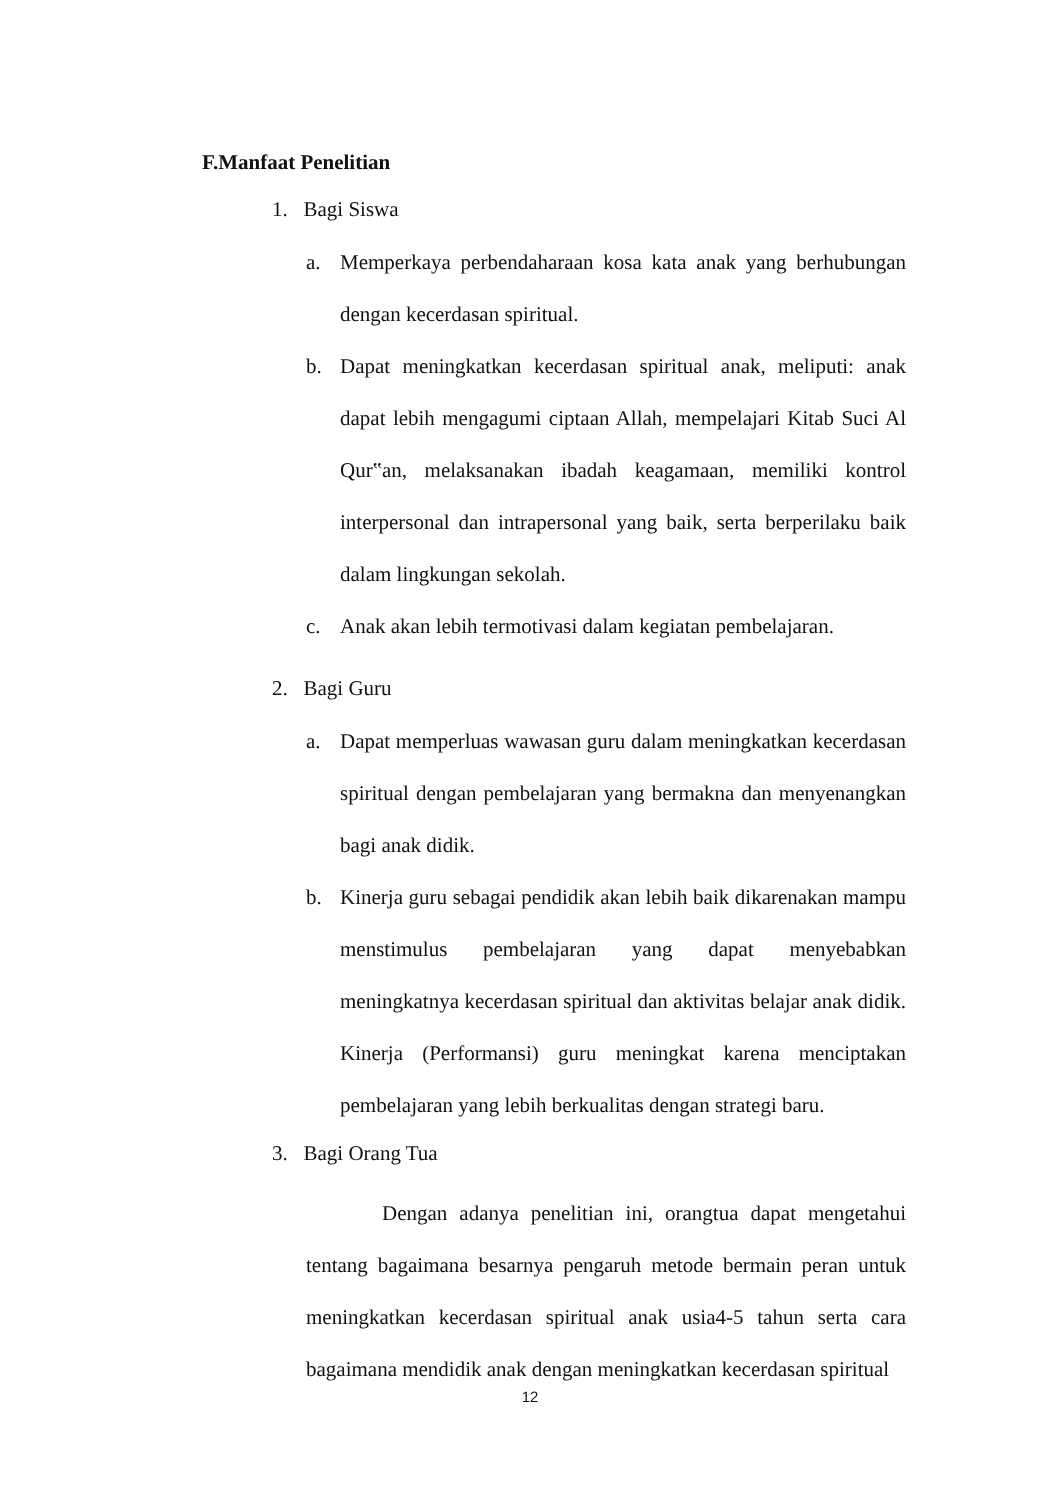F.Manfaat Penelitian
1. Bagi Siswa
a. Memperkaya perbendaharaan kosa kata anak yang berhubungan dengan kecerdasan spiritual.
b. Dapat meningkatkan kecerdasan spiritual anak, meliputi: anak dapat lebih mengagumi ciptaan Allah, mempelajari Kitab Suci Al Qur‟an, melaksanakan ibadah keagamaan, memiliki kontrol interpersonal dan intrapersonal yang baik, serta berperilaku baik dalam lingkungan sekolah.
c. Anak akan lebih termotivasi dalam kegiatan pembelajaran.
2. Bagi Guru
a. Dapat memperluas wawasan guru dalam meningkatkan kecerdasan spiritual dengan pembelajaran yang bermakna dan menyenangkan bagi anak didik.
b. Kinerja guru sebagai pendidik akan lebih baik dikarenakan mampu menstimulus pembelajaran yang dapat menyebabkan meningkatnya kecerdasan spiritual dan aktivitas belajar anak didik. Kinerja (Performansi) guru meningkat karena menciptakan pembelajaran yang lebih berkualitas dengan strategi baru.
3. Bagi Orang Tua
Dengan adanya penelitian ini, orangtua dapat mengetahui tentang bagaimana besarnya pengaruh metode bermain peran untuk meningkatkan kecerdasan spiritual anak usia4-5 tahun serta cara bagaimana mendidik anak dengan meningkatkan kecerdasan spiritual
12